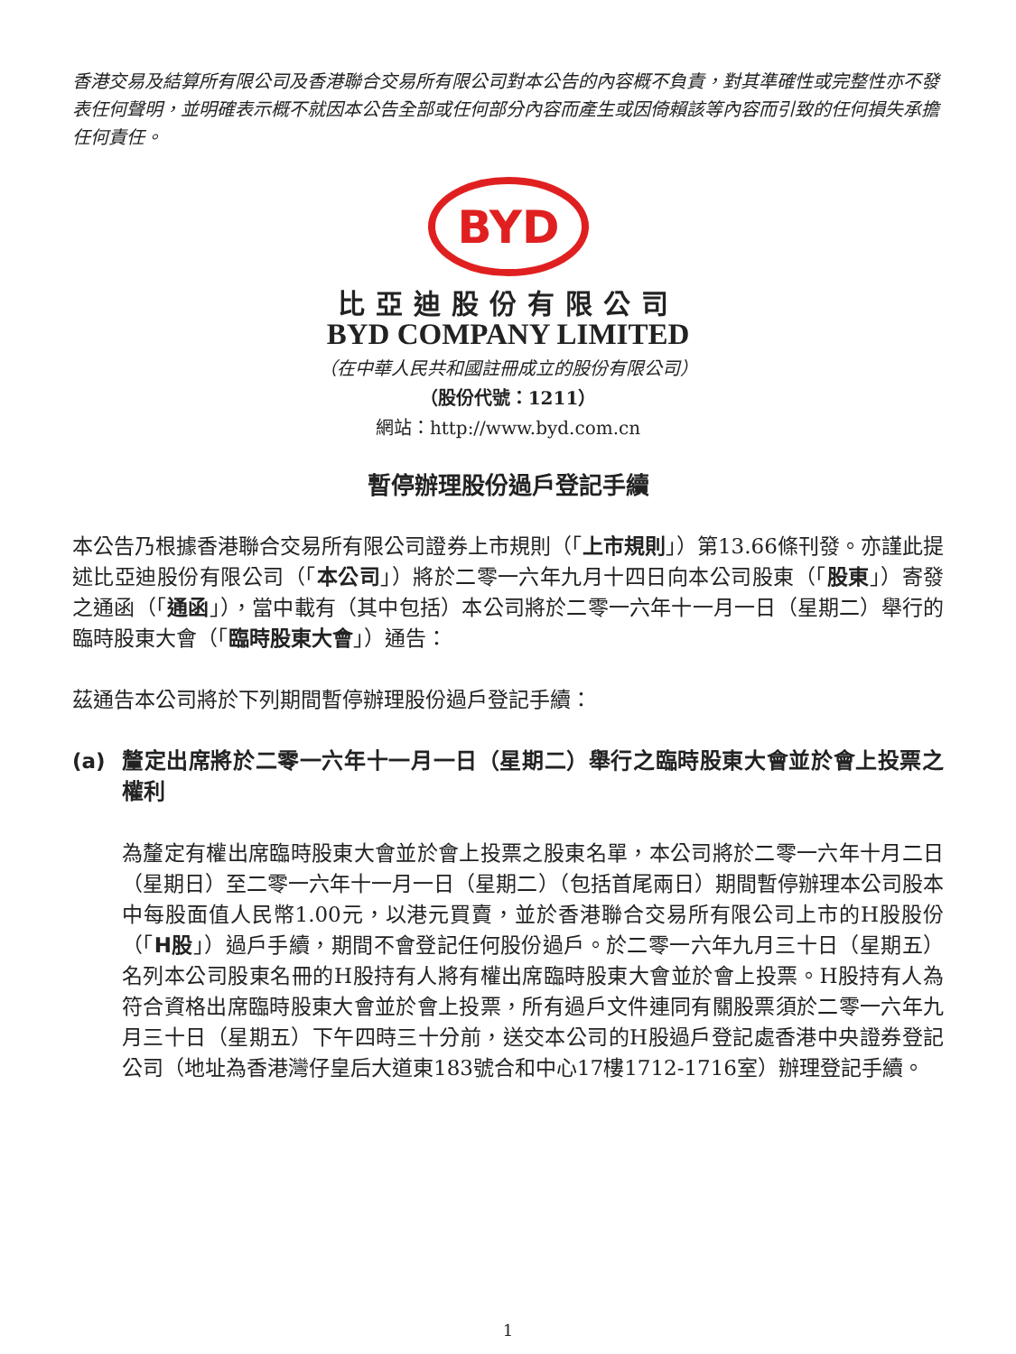香港交易及結算所有限公司及香港聯合交易所有限公司對本公告的內容概不負責，對其準確性或完整性亦不發表任何聲明，並明確表示概不就因本公告全部或任何部分內容而產生或因倚賴該等內容而引致的任何損失承擔任何責任。
BYD
比亞迪股份有限公司
BYD COMPANY LIMITED
（在中華人民共和國註冊成立的股份有限公司）
（股份代號：1211）
網站：http://www.byd.com.cn
暫停辦理股份過戶登記手續
本公告乃根據香港聯合交易所有限公司證券上市規則（「上市規則」）第13.66條刊發。亦謹此提述比亞迪股份有限公司（「本公司」）將於二零一六年九月十四日向本公司股東（「股東」）寄發之通函（「通函」），當中載有（其中包括）本公司將於二零一六年十一月一日（星期二）舉行的臨時股東大會（「臨時股東大會」）通告：
茲通告本公司將於下列期間暫停辦理股份過戶登記手續：
(a) 釐定出席將於二零一六年十一月一日（星期二）舉行之臨時股東大會並於會上投票之權利
為釐定有權出席臨時股東大會並於會上投票之股東名單，本公司將於二零一六年十月二日（星期日）至二零一六年十一月一日（星期二）（包括首尾兩日）期間暫停辦理本公司股本中每股面值人民幣1.00元，以港元買賣，並於香港聯合交易所有限公司上市的H股股份（「H股」）過戶手續，期間不會登記任何股份過戶。於二零一六年九月三十日（星期五）名列本公司股東名冊的H股持有人將有權出席臨時股東大會並於會上投票。H股持有人為符合資格出席臨時股東大會並於會上投票，所有過戶文件連同有關股票須於二零一六年九月三十日（星期五）下午四時三十分前，送交本公司的H股過戶登記處香港中央證券登記公司（地址為香港灣仔皇后大道東183號合和中心17樓1712-1716室）辦理登記手續。
1